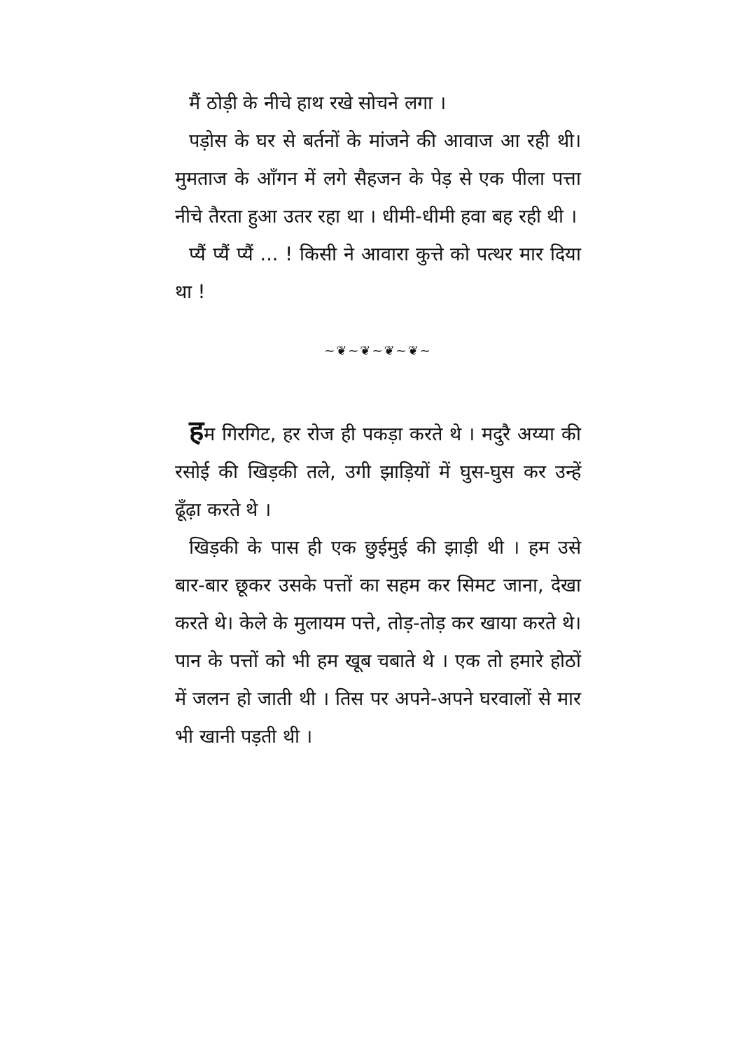मैं ठोड़ी के नीचे हाथ रखे सोचने लगा ।
पड़ोस के घर से बर्तनों के मांजने की आवाज आ रही थी। मुमताज के आँगन में लगे सैहजन के पेड़ से एक पीला पत्ता नीचे तैरता हुआ उतर रहा था । धीमी-धीमी हवा बह रही थी ।
प्यैं प्यैं प्यैं ... ! किसी ने आवारा कुत्ते को पत्थर मार दिया था !
~❦~❦~❦~❦~
हम गिरगिट, हर रोज ही पकड़ा करते थे । मदुरै अय्या की रसोई की खिड़की तले, उगी झाड़ियों में घुस-घुस कर उन्हें ढूँढ़ा करते थे ।
खिड़की के पास ही एक छुईमुई की झाड़ी थी । हम उसे बार-बार छूकर उसके पत्तों का सहम कर सिमट जाना, देखा करते थे। केले के मुलायम पत्ते, तोड़-तोड़ कर खाया करते थे। पान के पत्तों को भी हम खूब चबाते थे । एक तो हमारे होठों में जलन हो जाती थी । तिस पर अपने-अपने घरवालों से मार भी खानी पड़ती थी ।